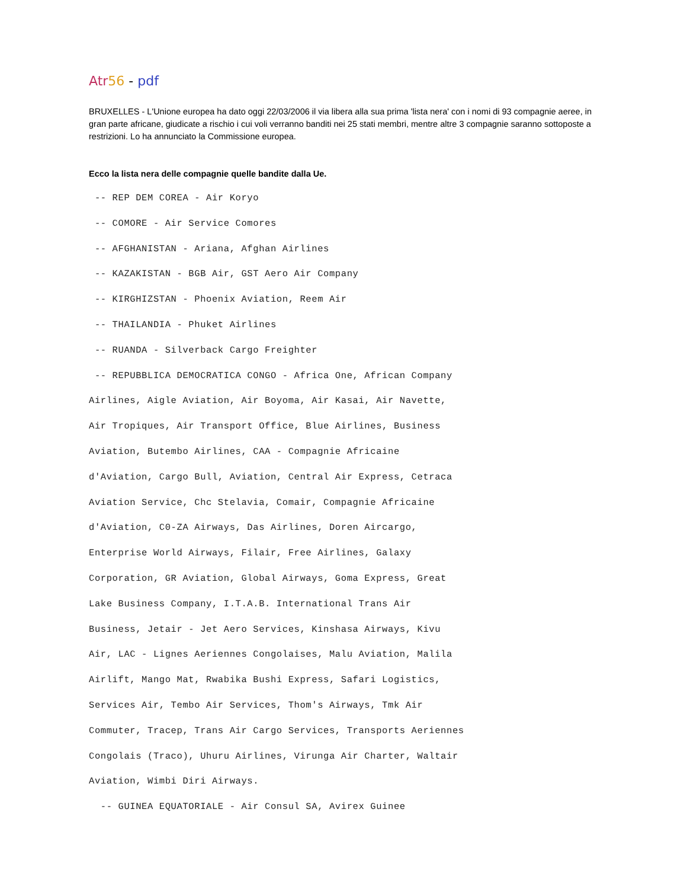Atr 56 - pdf
BRUXELLES - L'Unione europea ha dato oggi 22/03/2006 il via libera alla sua prima 'lista nera' con i nomi di 93 compagnie aeree, in gran parte africane, giudicate a rischio i cui voli verranno banditi nei 25 stati membri, mentre altre 3 compagnie saranno sottoposte a restrizioni. Lo ha annunciato la Commissione europea.
Ecco la lista nera delle compagnie quelle bandite dalla Ue.
-- REP DEM COREA - Air Koryo -- COMORE - Air Service Comores -- AFGHANISTAN - Ariana, Afghan Airlines -- KAZAKISTAN - BGB Air, GST Aero Air Company -- KIRGHIZSTAN - Phoenix Aviation, Reem Air -- THAILANDIA - Phuket Airlines -- RUANDA - Silverback Cargo Freighter -- REPUBBLICA DEMOCRATICA CONGO - Africa One, African Company Airlines, Aigle Aviation, Air Boyoma, Air Kasai, Air Navette, Air Tropiques, Air Transport Office, Blue Airlines, Business Aviation, Butembo Airlines, CAA - Compagnie Africaine d'Aviation, Cargo Bull, Aviation, Central Air Express, Cetraca Aviation Service, Chc Stelavia, Comair, Compagnie Africaine d'Aviation, C0-ZA Airways, Das Airlines, Doren Aircargo, Enterprise World Airways, Filair, Free Airlines, Galaxy Corporation, GR Aviation, Global Airways, Goma Express, Great Lake Business Company, I.T.A.B. International Trans Air Business, Jetair - Jet Aero Services, Kinshasa Airways, Kivu Air, LAC - Lignes Aeriennes Congolaises, Malu Aviation, Malila Airlift, Mango Mat, Rwabika Bushi Express, Safari Logistics, Services Air, Tembo Air Services, Thom's Airways, Tmk Air Commuter, Tracep, Trans Air Cargo Services, Transports Aeriennes Congolais (Traco), Uhuru Airlines, Virunga Air Charter, Waltair Aviation, Wimbi Diri Airways. -- GUINEA EQUATORIALE - Air Consul SA, Avirex Guinee